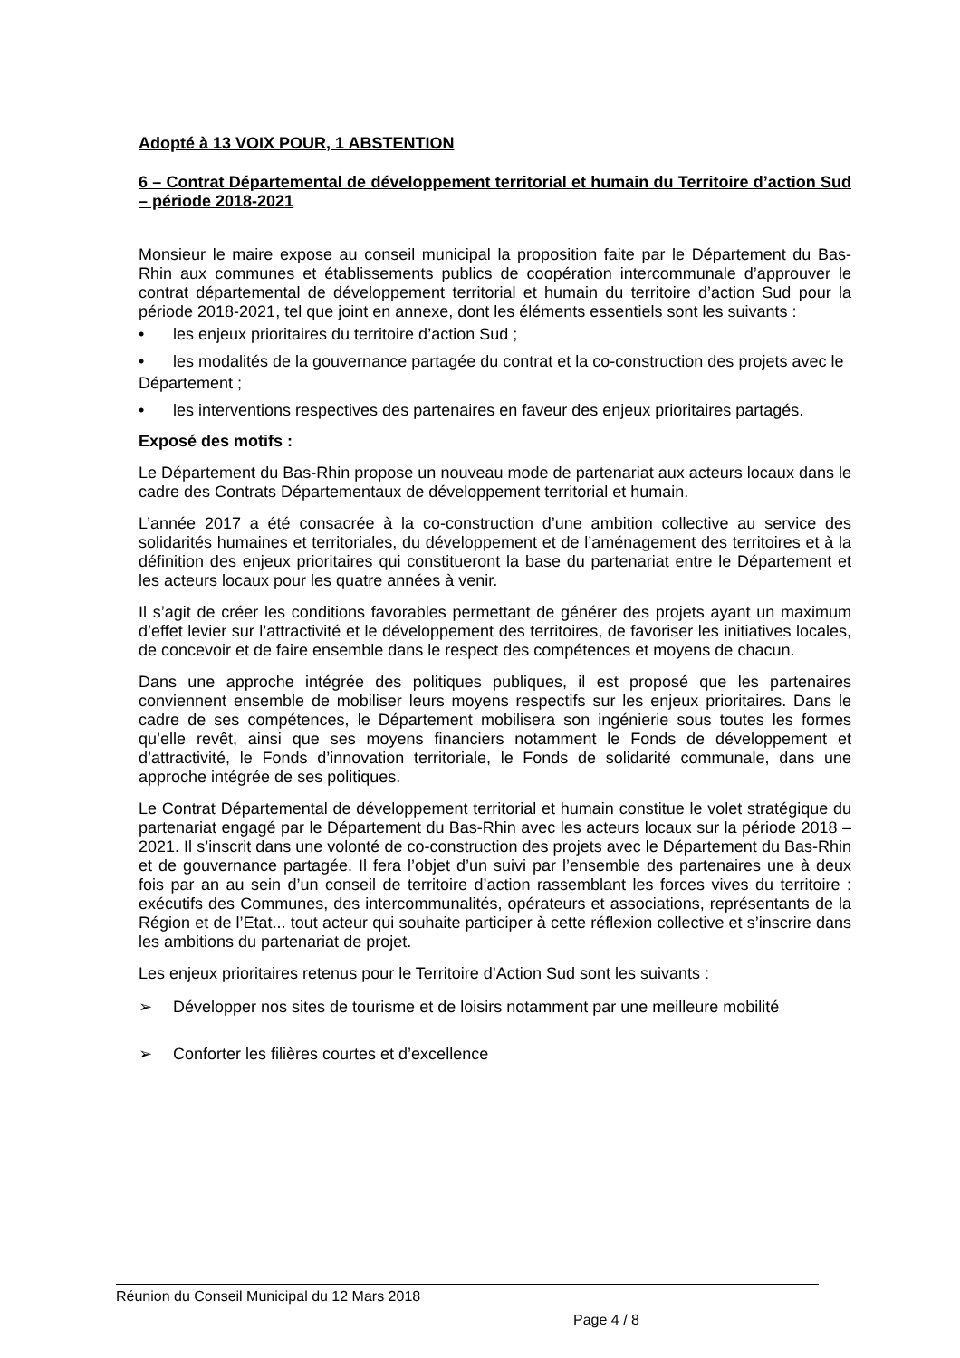Adopté à 13 VOIX POUR, 1 ABSTENTION
6 – Contrat Départemental de développement territorial et humain du Territoire d’action Sud – période 2018-2021
Monsieur le maire expose au conseil municipal la proposition faite par le Département du Bas-Rhin aux communes et établissements publics de coopération intercommunale d’approuver le contrat départemental de développement territorial et humain du territoire d’action Sud pour la période 2018-2021, tel que joint en annexe, dont les éléments essentiels sont les suivants :
• les enjeux prioritaires du territoire d’action Sud ;
• les modalités de la gouvernance partagée du contrat et la co-construction des projets avec le Département ;
• les interventions respectives des partenaires en faveur des enjeux prioritaires partagés.
Exposé des motifs :
Le Département du Bas-Rhin propose un nouveau mode de partenariat aux acteurs locaux dans le cadre des Contrats Départementaux de développement territorial et humain.
L’année 2017 a été consacrée à la co-construction d’une ambition collective au service des solidarités humaines et territoriales, du développement et de l’aménagement des territoires et à la définition des enjeux prioritaires qui constitueront la base du partenariat entre le Département et les acteurs locaux pour les quatre années à venir.
Il s’agit de créer les conditions favorables permettant de générer des projets ayant un maximum d’effet levier sur l’attractivité et le développement des territoires, de favoriser les initiatives locales, de concevoir et de faire ensemble dans le respect des compétences et moyens de chacun.
Dans une approche intégrée des politiques publiques, il est proposé que les partenaires conviennent ensemble de mobiliser leurs moyens respectifs sur les enjeux prioritaires. Dans le cadre de ses compétences, le Département mobilisera son ingénierie sous toutes les formes qu’elle revêt, ainsi que ses moyens financiers notamment le Fonds de développement et d’attractivité, le Fonds d’innovation territoriale, le Fonds de solidarité communale, dans une approche intégrée de ses politiques.
Le Contrat Départemental de développement territorial et humain constitue le volet stratégique du partenariat engagé par le Département du Bas-Rhin avec les acteurs locaux sur la période 2018 – 2021. Il s’inscrit dans une volonté de co-construction des projets avec le Département du Bas-Rhin et de gouvernance partagée. Il fera l’objet d’un suivi par l’ensemble des partenaires une à deux fois par an au sein d’un conseil de territoire d’action rassemblant les forces vives du territoire : exécutifs des Communes, des intercommunalités, opérateurs et associations, représentants de la Région et de l’Etat... tout acteur qui souhaite participer à cette réflexion collective et s’inscrire dans les ambitions du partenariat de projet.
Les enjeux prioritaires retenus pour le Territoire d’Action Sud sont les suivants :
➢ Développer nos sites de tourisme et de loisirs notamment par une meilleure mobilité
➢ Conforter les filières courtes et d’excellence
Réunion du Conseil Municipal du 12 Mars 2018
Page 4 / 8